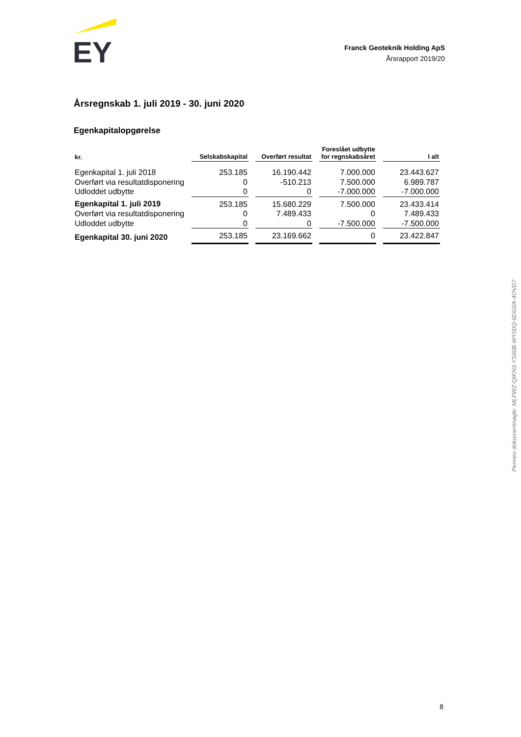EY
Franck Geoteknik Holding ApS
Årsrapport 2019/20
Årsregnskab 1. juli 2019 - 30. juni 2020
Egenkapitalopgørelse
| kr. | Selskabskapital | | Overført resultat | | Foreslået udbytte for regnskabsåret | | I alt |
| --- | --- | --- | --- | --- | --- | --- | --- |
| Egenkapital 1. juli 2018 | 253.185 | | 16.190.442 | | 7.000.000 | | 23.443.627 |
| Overført via resultatdisponering | 0 | | -510.213 | | 7.500.000 | | 6.989.787 |
| Udloddet udbytte | 0 | | 0 | | -7.000.000 | | -7.000.000 |
| Egenkapital 1. juli 2019 | 253.185 | | 15.680.229 | | 7.500.000 | | 23.433.414 |
| Overført via resultatdisponering | 0 | | 7.489.433 | | 0 | | 7.489.433 |
| Udloddet udbytte | 0 | | 0 | | -7.500.000 | | -7.500.000 |
| Egenkapital 30. juni 2020 | 253.185 | | 23.169.662 | | 0 | | 23.422.847 |
Penneo dokumentnøgle: MLFWZ-QIKN3-YS60B-WY00Q-6DG0A-4OVD7
8